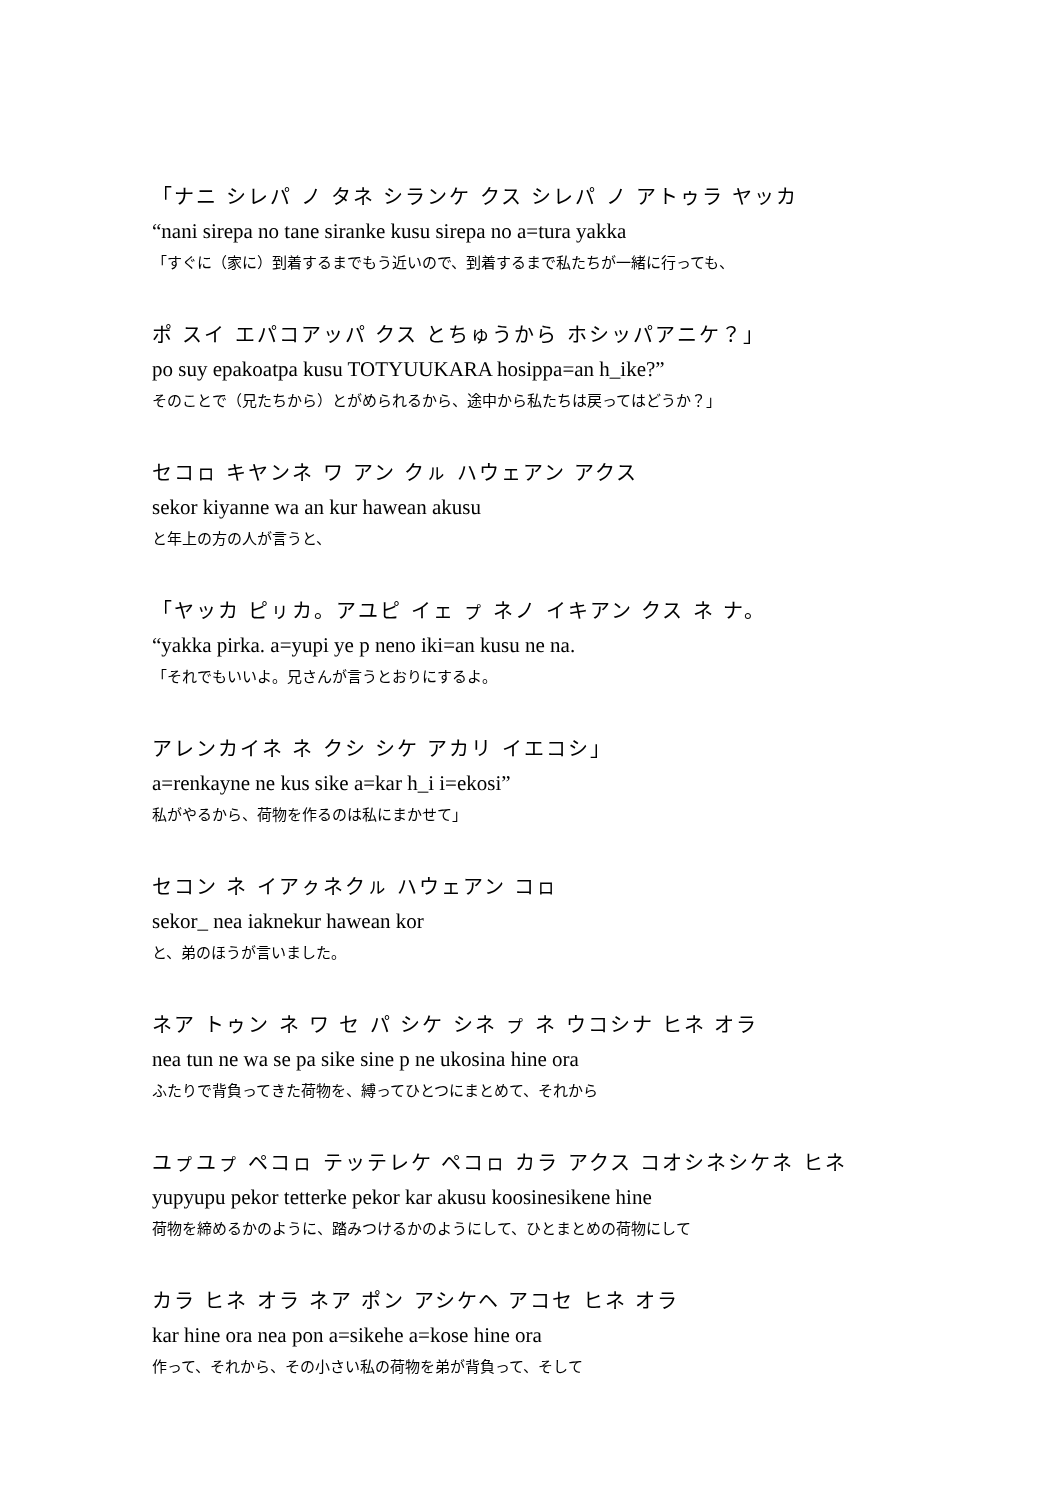「ナニ シレパ ノ タネ シランケ クス シレパ ノ アトゥラ ヤッカ
“nani sirepa no tane siranke kusu sirepa no a=tura yakka
「すぐに（家に）到着するまでもう近いので、到着するまで私たちが一緒に行っても、
ポ スイ エパコアッパ クス とちゅうから ホシッパアニケ？」
po suy epakoatpa kusu TOTYUUKARA hosippa=an h_ike?”
そのことで（兄たちから）とがめられるから、途中から私たちは戻ってはどうか？」
セコㇿ キヤンネ ワ アン クㇽ ハウェアン アクス
sekor kiyanne wa an kur hawean akusu
と年上の方の人が言うと、
「ヤッカ ピㇼカ。アユピ イェ ㇷ゚ ネノ イキアン クス ネ ナ。
“yakka pirka. a=yupi ye p neno iki=an kusu ne na.
「それでもいいよ。兄さんが言うとおりにするよ。
アレンカイネ ネ クシ シケ アカリ イエコシ」
a=renkayne ne kus sike a=kar h_i i=ekosi”
私がやるから、荷物を作るのは私にまかせて」
セコン ネ イアㇰネクㇽ ハウェアン コㇿ
sekor_ nea iaknekur hawean kor
と、弟のほうが言いました。
ネア トゥン ネ ワ セ パ シケ シネ ㇷ゚ ネ ウコシナ ヒネ オラ
nea tun ne wa se pa sike sine p ne ukosina hine ora
ふたりで背負ってきた荷物を、縛ってひとつにまとめて、それから
ユㇷ゚ユㇷ゚ ペコㇿ テッテレケ ペコㇿ カラ アクス コオシネシケネ ヒネ
yupyupu pekor tetterke pekor kar akusu koosinesikene hine
荷物を締めるかのように、踏みつけるかのようにして、ひとまとめの荷物にして
カラ ヒネ オラ ネア ポン アシケヘ アコセ ヒネ オラ
kar hine ora nea pon a=sikehe a=kose hine ora
作って、それから、その小さい私の荷物を弟が背負って、そして